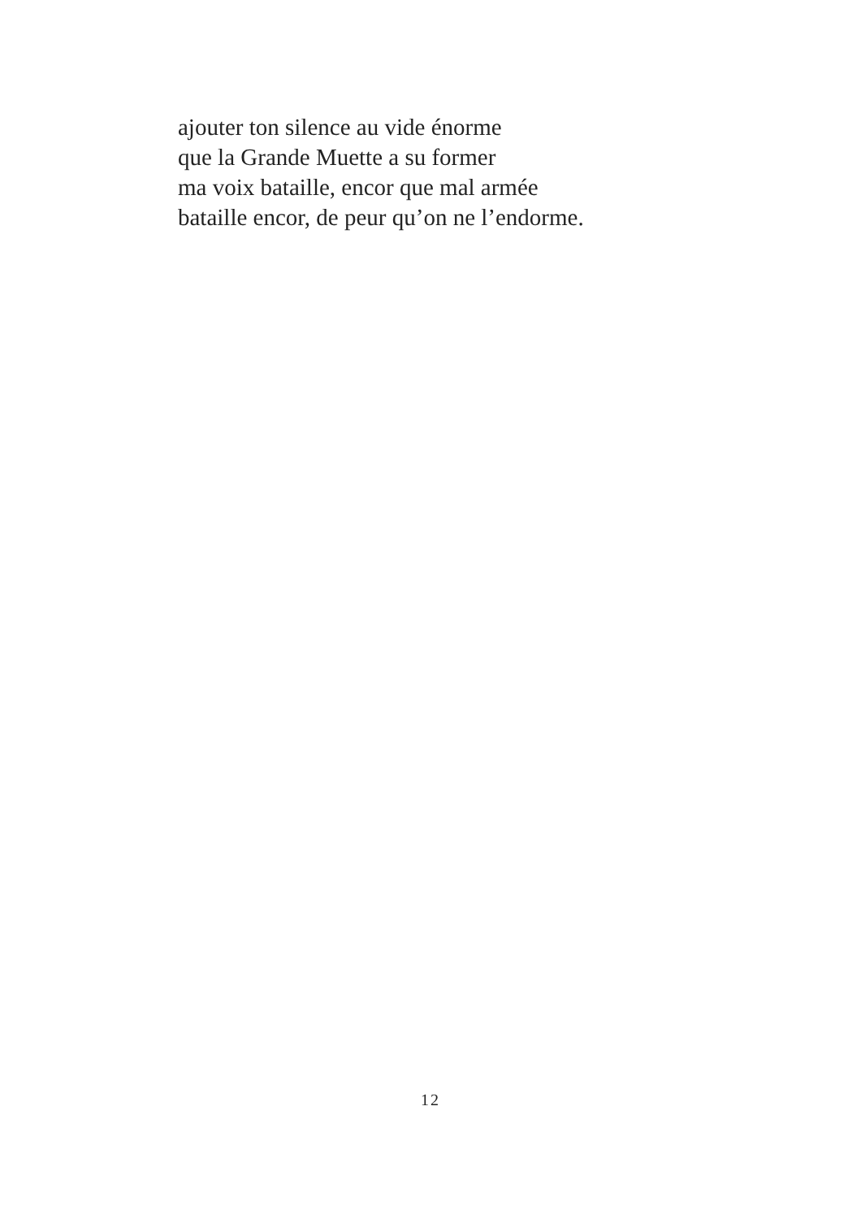ajouter ton silence au vide énorme
que la Grande Muette a su former
ma voix bataille, encor que mal armée
bataille encor, de peur qu’on ne l’endorme.
12